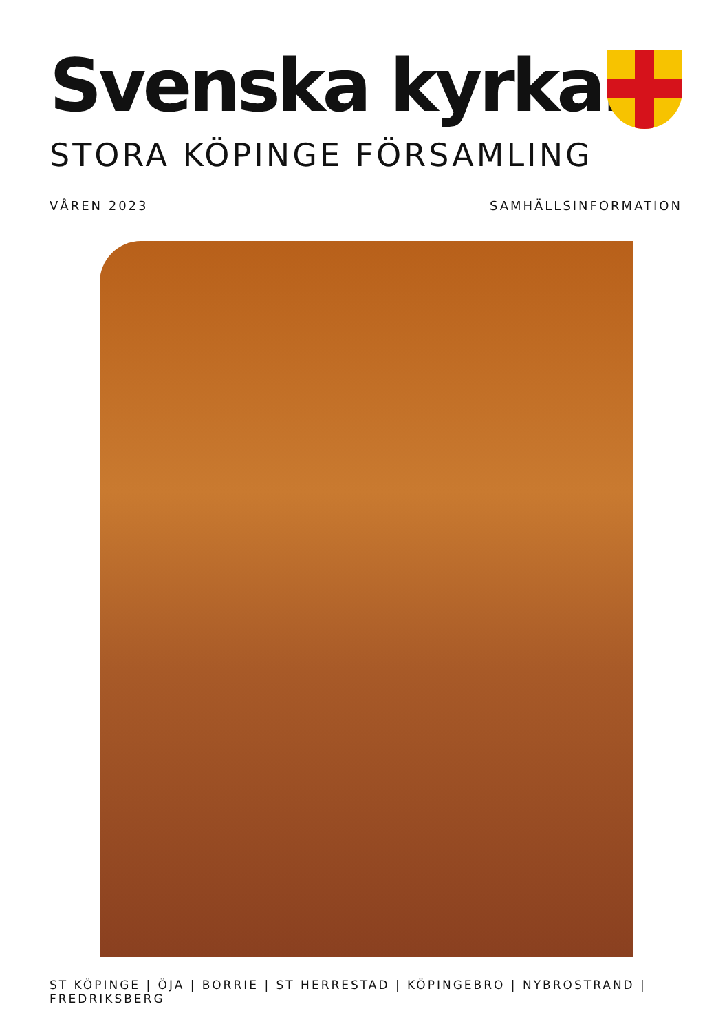Svenska kyrkan
STORA KÖPINGE FÖRSAMLING
VÅREN 2023 SAMHÄLLSINFORMATION
ST KÖPINGE | ÖJA | BORRIE | ST HERRESTAD | KÖPINGEBRO | NYBROSTRAND | FREDRIKSBERG